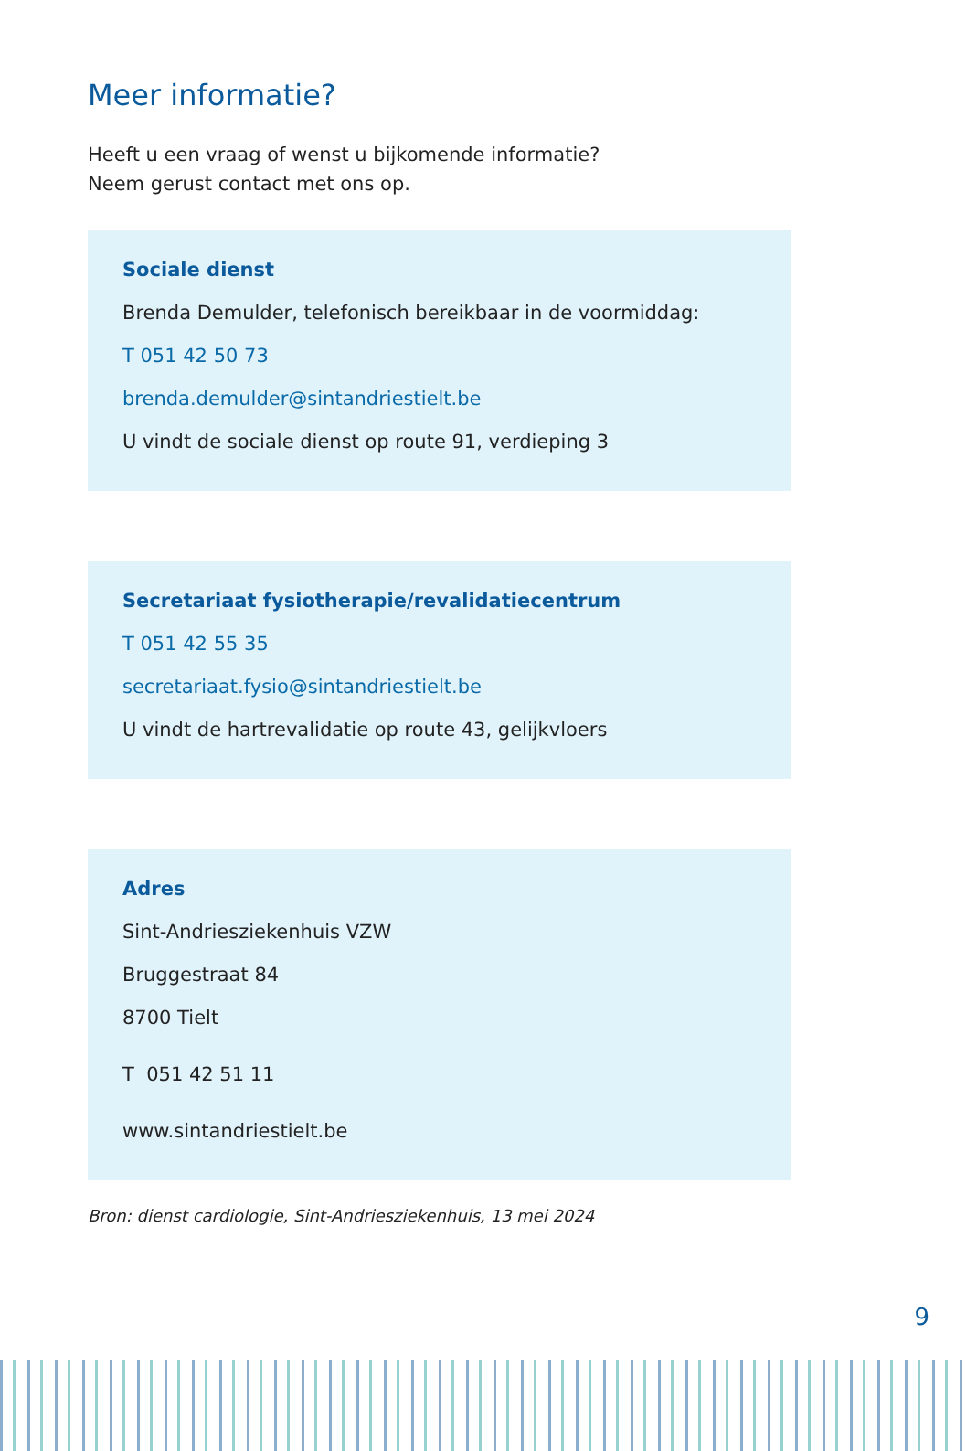Meer informatie?
Heeft u een vraag of wenst u bijkomende informatie?
Neem gerust contact met ons op.
Sociale dienst
Brenda Demulder, telefonisch bereikbaar in de voormiddag:
T 051 42 50 73
brenda.demulder@sintandriestielt.be
U vindt de sociale dienst op route 91, verdieping 3
Secretariaat fysiotherapie/revalidatiecentrum
T 051 42 55 35
secretariaat.fysio@sintandriestielt.be
U vindt de hartrevalidatie op route 43, gelijkvloers
Adres
Sint-Andriesziekenhuis VZW
Bruggestraat 84
8700 Tielt
T 051 42 51 11
www.sintandriestielt.be
Bron: dienst cardiologie, Sint-Andriesziekenhuis, 13 mei 2024
9